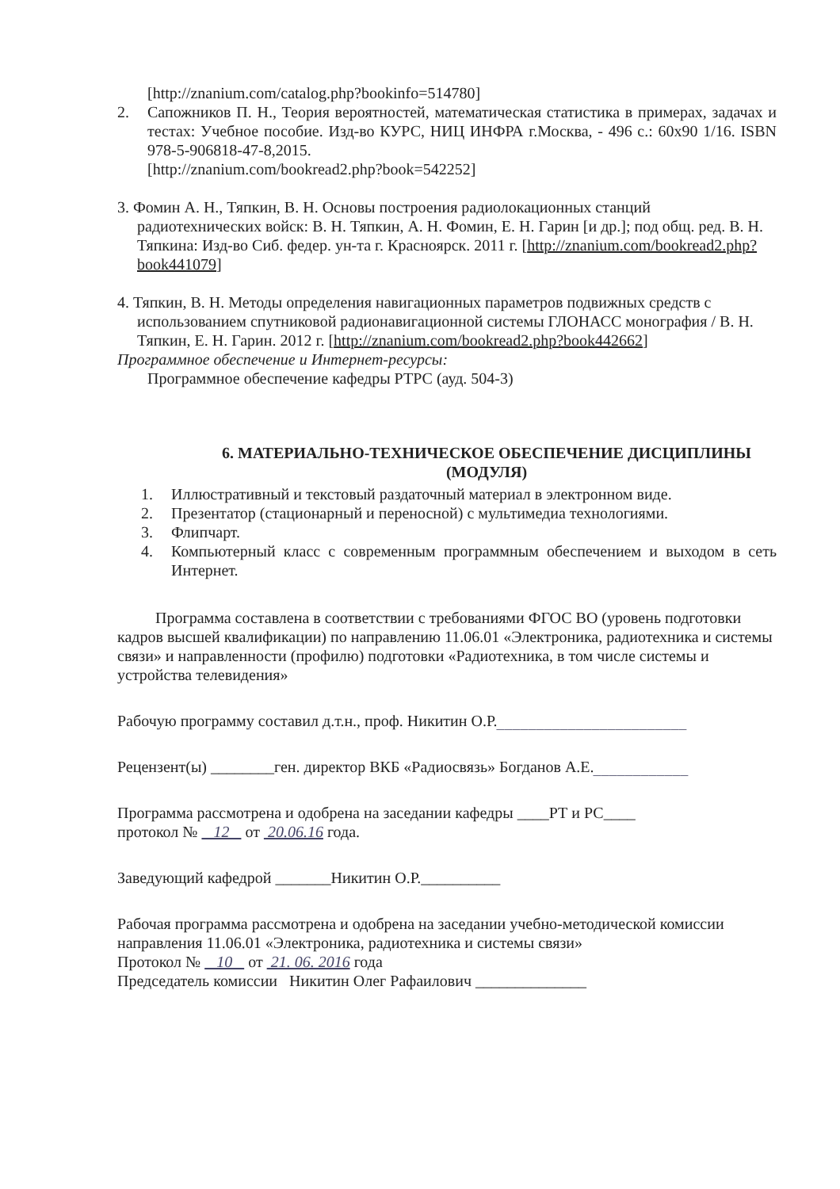[http://znanium.com/catalog.php?bookinfo=514780]
2. Сапожников П. Н., Теория вероятностей, математическая статистика в примерах, задачах и тестах: Учебное пособие. Изд-во КУРС, НИЦ ИНФРА г.Москва, - 496 с.: 60x90 1/16. ISBN 978-5-906818-47-8,2015.
[http://znanium.com/bookread2.php?book=542252]
3. Фомин А. Н., Тяпкин, В. Н. Основы построения радиолокационных станций радиотехнических войск: В. Н. Тяпкин, А. Н. Фомин, Е. Н. Гарин [и др.]; под общ. ред. В. Н. Тяпкина: Изд-во Сиб. федер. ун-та г. Красноярск. 2011 г. [http://znanium.com/bookread2.php?book441079]
4. Тяпкин, В. Н. Методы определения навигационных параметров подвижных средств с использованием спутниковой радионавигационной системы ГЛОНАСС монография / В. Н. Тяпкин, Е. Н. Гарин. 2012 г. [http://znanium.com/bookread2.php?book442662]
Программное обеспечение и Интернет-ресурсы:
Программное обеспечение кафедры РТРС (ауд. 504-3)
6. МАТЕРИАЛЬНО-ТЕХНИЧЕСКОЕ ОБЕСПЕЧЕНИЕ ДИСЦИПЛИНЫ (МОДУЛЯ)
1. Иллюстративный и текстовый раздаточный материал в электронном виде.
2. Презентатор (стационарный и переносной) с мультимедиа технологиями.
3. Флипчарт.
4. Компьютерный класс с современным программным обеспечением и выходом в сеть Интернет.
Программа составлена в соответствии с требованиями ФГОС ВО (уровень подготовки кадров высшей квалификации) по направлению 11.06.01 «Электроника, радиотехника и системы связи» и направленности (профилю) подготовки «Радиотехника, в том числе системы и устройства телевидения»
Рабочую программу составил д.т.н., проф. Никитин О.Р.________________________
Рецензент(ы) ________ген. директор ВКБ «Радиосвязь» Богданов А.Е.____________
Программа рассмотрена и одобрена на заседании кафедры ____РТ и РС____
протокол № 12 от 20.06.16 года.
Заведующий кафедрой _______Никитин О.Р.__________
Рабочая программа рассмотрена и одобрена на заседании учебно-методической комиссии направления 11.06.01 «Электроника, радиотехника и системы связи»
Протокол № 10 от 21. 06. 2016 года
Председатель комиссии Никитин Олег Рафаилович ______________